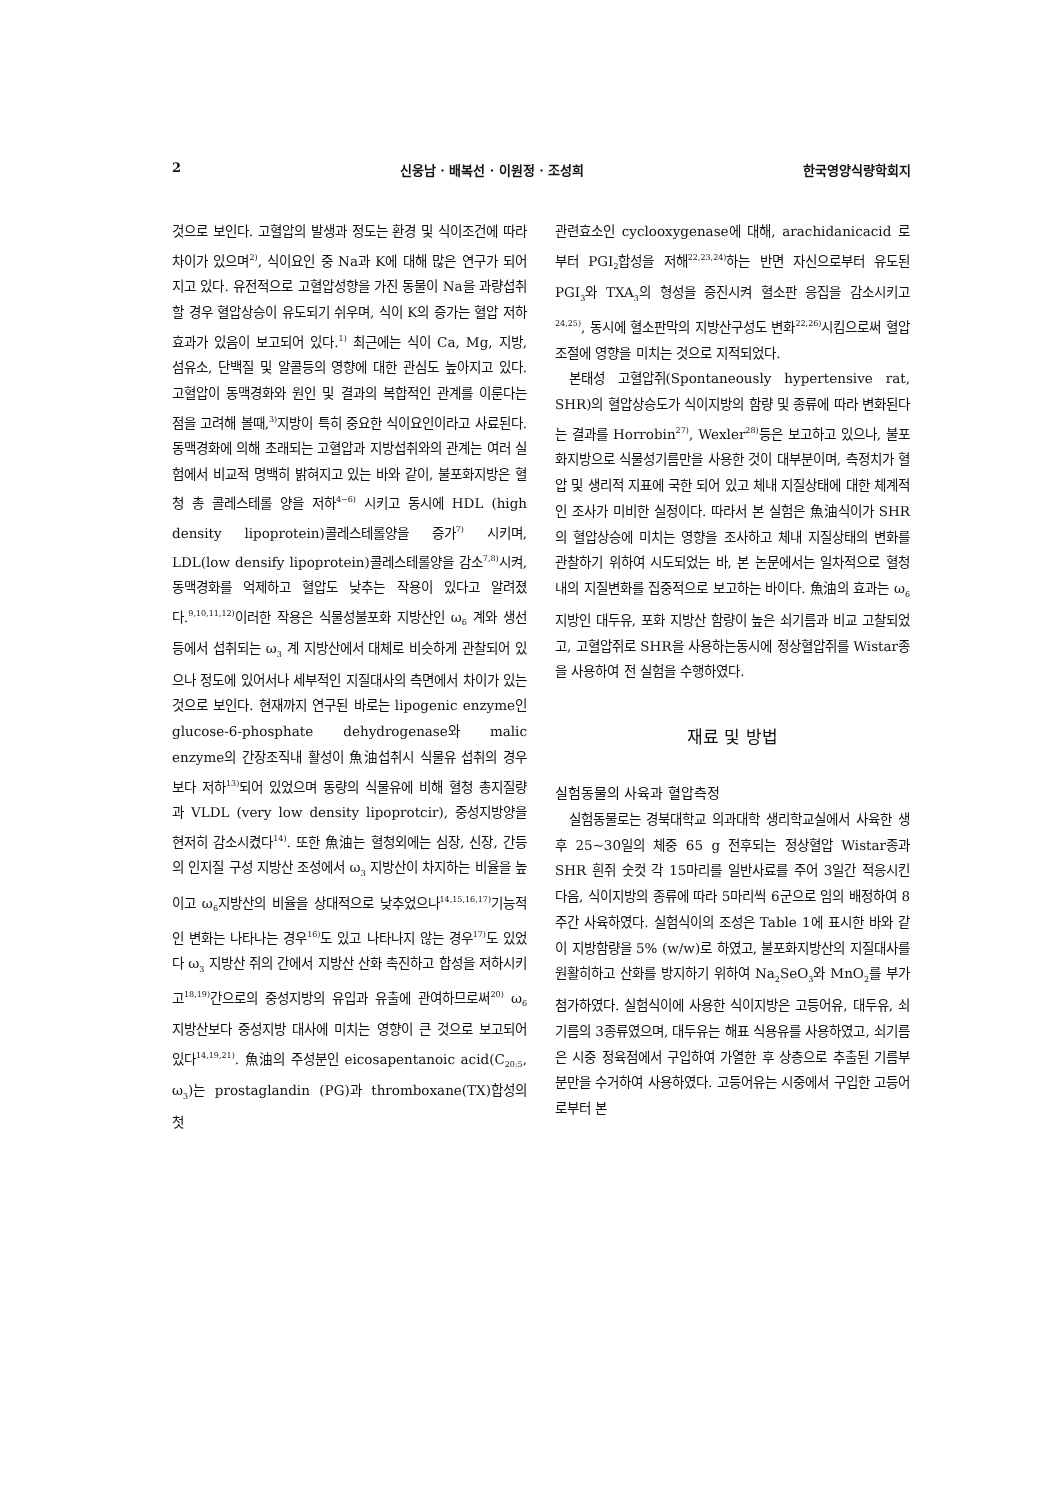2 신웅남 · 배복선 · 이원정 · 조성희 한국영양식량학회지
것으로 보인다. 고혈압의 발생과 정도는 환경 및 식이조건에 따라 차이가 있으며<sup>2)</sup>, 식이요인 중 Na과 K에 대해 많은 연구가 되어지고 있다. 유전적으로 고혈압성향을 가진 동물이 Na을 과량섭취할 경우 혈압상승이 유도되기 쉬우며, 식이 K의 증가는 혈압 저하 효과가 있음이 보고되어 있다.<sup>1)</sup> 최근에는 식이 Ca, Mg, 지방, 섬유소, 단백질 및 알콜등의 영향에 대한 관심도 높아지고 있다. 고혈압이 동맥경화와 원인 및 결과의 복합적인 관계를 이룬다는 점을 고려해 볼때,<sup>3)</sup>지방이 특히 중요한 식이요인이라고 사료된다. 동맥경화에 의해 초래되는 고혈압과 지방섭취와의 관계는 여러 실험에서 비교적 명백히 밝혀지고 있는 바와 같이, 불포화지방은 혈청 총 콜레스테롤 양을 저하<sup>4~6)</sup> 시키고 동시에 HDL (high density lipoprotein)콜레스테롤양을 증가<sup>7)</sup> 시키며, LDL(low densify lipoprotein)콜레스테롤양을 감소<sup>7,8)</sup>시켜, 동맥경화를 억제하고 혈압도 낮추는 작용이 있다고 알려졌다.<sup>9,10,11,12)</sup>이러한 작용은 식물성불포화 지방산인 ω<sub>6</sub> 계와 생선등에서 섭취되는 ω<sub>3</sub> 계 지방산에서 대체로 비슷하게 관찰되어 있으나 정도에 있어서나 세부적인 지질대사의 측면에서 차이가 있는 것으로 보인다. 현재까지 연구된 바로는 lipogenic enzyme인 glucose-6-phosphate dehydrogenase와 malic enzyme의 간장조직내 활성이 魚油섭취시 식물유 섭취의 경우보다 저하<sup>13)</sup>되어 있었으며 동량의 식물유에 비해 혈청 총지질량과 VLDL (very low density lipoprotcir), 중성지방양을 현저히 감소시켰다<sup>14)</sup>. 또한 魚油는 혈청외에는 심장, 신장, 간등의 인지질 구성 지방산 조성에서 ω<sub>3</sub> 지방산이 차지하는 비율을 높이고 ω<sub>6</sub>지방산의 비율을 상대적으로 낮추었으나<sup>14,15,16,17)</sup>기능적인 변화는 나타나는 경우<sup>16)</sup>도 있고 나타나지 않는 경우<sup>17)</sup>도 있었다 ω<sub>3</sub> 지방산 쥐의 간에서 지방산 산화 촉진하고 합성을 저하시키고<sup>18,19)</sup>간으로의 중성지방의 유입과 유출에 관여하므로써<sup>20)</sup> ω<sub>6</sub> 지방산보다 중성지방 대사에 미치는 영향이 큰 것으로 보고되어 있다<sup>14,19,21)</sup>. 魚油의 주성분인 eicosapentanoic acid(C<sub>20:5</sub>, ω<sub>3</sub>)는 prostaglandin (PG)과 thromboxane(TX)합성의 첫
관련효소인 cyclooxygenase에 대해, arachidanicacid 로부터 PGI<sub>2</sub>합성을 저해<sup>22,23,24)</sup>하는 반면 자신으로부터 유도된 PGI<sub>3</sub>와 TXA<sub>3</sub>의 형성을 증진시켜 혈소판 응집을 감소시키고<sup>24,25)</sup>, 동시에 혈소판막의 지방산구성도 변화<sup>22,26)</sup>시킴으로써 혈압조절에 영향을 미치는 것으로 지적되었다.
본태성 고혈압쥐(Spontaneously hypertensive rat, SHR)의 혈압상승도가 식이지방의 함량 및 종류에 따라 변화된다는 결과를 Horrobin<sup>27)</sup>, Wexler<sup>28)</sup>등은 보고하고 있으나, 불포화지방으로 식물성기름만을 사용한 것이 대부분이며, 측정치가 혈압 및 생리적 지표에 국한 되어 있고 체내 지질상태에 대한 체계적인 조사가 미비한 실정이다. 따라서 본 실험은 魚油식이가 SHR의 혈압상승에 미치는 영향을 조사하고 체내 지질상태의 변화를 관찰하기 위하여 시도되었는 바, 본 논문에서는 일차적으로 혈청내의 지질변화를 집중적으로 보고하는 바이다. 魚油의 효과는 ω<sub>6</sub> 지방인 대두유, 포화 지방산 함량이 높은 쇠기름과 비교 고찰되었고, 고혈압쥐로 SHR을 사용하는동시에 정상혈압쥐를 Wistar종을 사용하여 전 실험을 수행하였다.
재료 및 방법
실험동물의 사육과 혈압측정
실험동물로는 경북대학교 의과대학 생리학교실에서 사육한 생후 25~30일의 체중 65 g 전후되는 정상혈압 Wistar종과 SHR 흰쥐 숫컷 각 15마리를 일반사료를 주어 3일간 적응시킨 다음, 식이지방의 종류에 따라 5마리씩 6군으로 임의 배정하여 8주간 사육하였다. 실험식이의 조성은 Table 1에 표시한 바와 같이 지방함량을 5% (w/w)로 하였고, 불포화지방산의 지질대사를 원활히하고 산화를 방지하기 위하여 Na<sub>2</sub>SeO<sub>3</sub>와 MnO<sub>2</sub>를 부가 첨가하였다. 실험식이에 사용한 식이지방은 고등어유, 대두유, 쇠기름의 3종류였으며, 대두유는 해표 식용유를 사용하였고, 쇠기름은 시중 정육점에서 구입하여 가열한 후 상층으로 추출된 기름부분만을 수거하여 사용하였다. 고등어유는 시중에서 구입한 고등어로부터 본